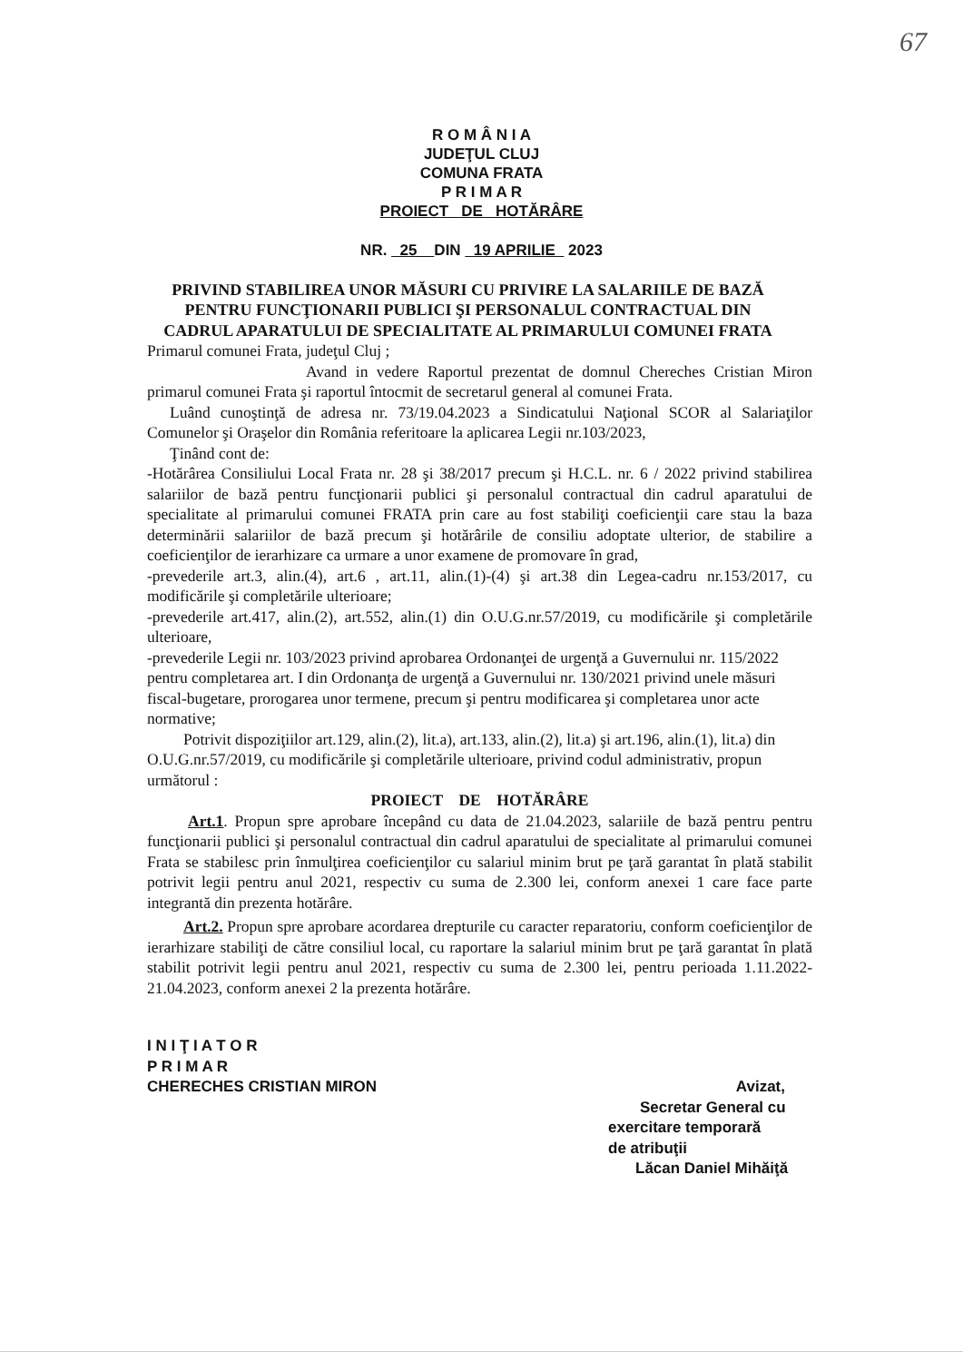67
R O M Â N I A
JUDEŢUL CLUJ
COMUNA FRATA
P R I M A R
PROIECT DE HOTĂRÂRE
NR. 25 DIN 19 APRILIE 2023
PRIVIND STABILIREA UNOR MĂSURI CU PRIVIRE LA SALARIILE DE BAZĂ PENTRU FUNCŢIONARII PUBLICI ŞI PERSONALUL CONTRACTUAL DIN CADRUL APARATULUI DE SPECIALITATE AL PRIMARULUI COMUNEI FRATA
Primarul comunei Frata, judeţul Cluj ;
Avand in vedere Raportul prezentat de domnul Chereches Cristian Miron primarul comunei Frata şi raportul întocmit de secretarul general al comunei Frata.
Luând cunoştinţă de adresa nr. 73/19.04.2023 a Sindicatului Naţional SCOR al Salariaţilor Comunelor şi Oraşelor din România referitoare la aplicarea Legii nr.103/2023,
Ţinând cont de:
-Hotărârea Consiliului Local Frata nr. 28 şi 38/2017 precum şi H.C.L. nr. 6 / 2022 privind stabilirea salariilor de bază pentru funcţionarii publici şi personalul contractual din cadrul aparatului de specialitate al primarului comunei FRATA prin care au fost stabiliţi coeficienţii care stau la baza determinării salariilor de bază precum şi hotărârile de consiliu adoptate ulterior, de stabilire a coeficienţilor de ierarhizare ca urmare a unor examene de promovare în grad,
-prevederile art.3, alin.(4), art.6 , art.11, alin.(1)-(4) şi art.38 din Legea-cadru nr.153/2017, cu modificările şi completările ulterioare;
-prevederile art.417, alin.(2), art.552, alin.(1) din O.U.G.nr.57/2019, cu modificările şi completările ulterioare,
-prevederile Legii nr. 103/2023 privind aprobarea Ordonanţei de urgenţă a Guvernului nr. 115/2022 pentru completarea art. I din Ordonanţa de urgenţă a Guvernului nr. 130/2021 privind unele măsuri fiscal-bugetare, prorogarea unor termene, precum şi pentru modificarea şi completarea unor acte normative;
Potrivit dispoziţiilor art.129, alin.(2), lit.a), art.133, alin.(2), lit.a) şi art.196, alin.(1), lit.a) din O.U.G.nr.57/2019, cu modificările şi completările ulterioare, privind codul administrativ, propun următorul :
PROIECT DE HOTĂRÂRE
Art.1. Propun spre aprobare începând cu data de 21.04.2023, salariile de bază pentru pentru funcţionarii publici şi personalul contractual din cadrul aparatului de specialitate al primarului comunei Frata se stabilesc prin înmulţirea coeficienţilor cu salariul minim brut pe ţară garantat în plată stabilit potrivit legii pentru anul 2021, respectiv cu suma de 2.300 lei, conform anexei 1 care face parte integrantă din prezenta hotărâre.
Art.2. Propun spre aprobare acordarea drepturile cu caracter reparatoriu, conform coeficienţilor de ierarhizare stabiliţi de către consiliul local, cu raportare la salariul minim brut pe ţară garantat în plată stabilit potrivit legii pentru anul 2021, respectiv cu suma de 2.300 lei, pentru perioada 1.11.2022-21.04.2023, conform anexei 2 la prezenta hotărâre.
I N I Ţ I A T O R
P R I M A R
CHERECHES CRISTIAN MIRON
Avizat,
Secretar General cu
exercitare temporară
de atribuţii
Lăcan Daniel Mihăiţă